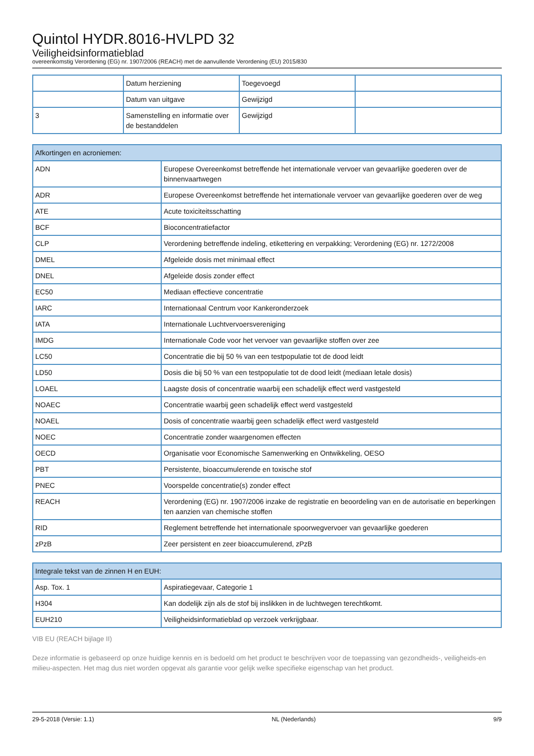Quintol HYDR.8016-HVLPD 32
Veiligheidsinformatieblad
overeenkomstig Verordening (EG) nr. 1907/2006 (REACH) met de aanvullende Verordening (EU) 2015/830
| | Datum herziening | Toegevoegd | |
| | Datum van uitgave | Gewijzigd | |
| 3 | Samenstelling en informatie over de bestanddelen | Gewijzigd | |
| Afkortingen en acroniemen: | |
| --- | --- |
| ADN | Europese Overeenkomst betreffende het internationale vervoer van gevaarlijke goederen over de binnenvaartwegen |
| ADR | Europese Overeenkomst betreffende het internationale vervoer van gevaarlijke goederen over de weg |
| ATE | Acute toxiciteitsschatting |
| BCF | Bioconcentratiefactor |
| CLP | Verordening betreffende indeling, etikettering en verpakking; Verordening (EG) nr. 1272/2008 |
| DMEL | Afgeleide dosis met minimaal effect |
| DNEL | Afgeleide dosis zonder effect |
| EC50 | Mediaan effectieve concentratie |
| IARC | Internationaal Centrum voor Kankeronderzoek |
| IATA | Internationale Luchtvervoersvereniging |
| IMDG | Internationale Code voor het vervoer van gevaarlijke stoffen over zee |
| LC50 | Concentratie die bij 50 % van een testpopulatie tot de dood leidt |
| LD50 | Dosis die bij 50 % van een testpopulatie tot de dood leidt (mediaan letale dosis) |
| LOAEL | Laagste dosis of concentratie waarbij een schadelijk effect werd vastgesteld |
| NOAEC | Concentratie waarbij geen schadelijk effect werd vastgesteld |
| NOAEL | Dosis of concentratie waarbij geen schadelijk effect werd vastgesteld |
| NOEC | Concentratie zonder waargenomen effecten |
| OECD | Organisatie voor Economische Samenwerking en Ontwikkeling, OESO |
| PBT | Persistente, bioaccumulerende en toxische stof |
| PNEC | Voorspelde concentratie(s) zonder effect |
| REACH | Verordening (EG) nr. 1907/2006 inzake de registratie en beoordeling van en de autorisatie en beperkingen ten aanzien van chemische stoffen |
| RID | Reglement betreffende het internationale spoorwegvervoer van gevaarlijke goederen |
| zPzB | Zeer persistent en zeer bioaccumulerend, zPzB |
| Integrale tekst van de zinnen H en EUH: | |
| --- | --- |
| Asp. Tox. 1 | Aspiratiegevaar, Categorie 1 |
| H304 | Kan dodelijk zijn als de stof bij inslikken in de luchtwegen terechtkomt. |
| EUH210 | Veiligheidsinformatieblad op verzoek verkrijgbaar. |
VIB EU (REACH bijlage II)
Deze informatie is gebaseerd op onze huidige kennis en is bedoeld om het product te beschrijven voor de toepassing van gezondheids-, veiligheids-en milieu-aspecten. Het mag dus niet worden opgevat als garantie voor gelijk welke specifieke eigenschap van het product.
29-5-2018 (Versie: 1.1) NL (Nederlands) 9/9